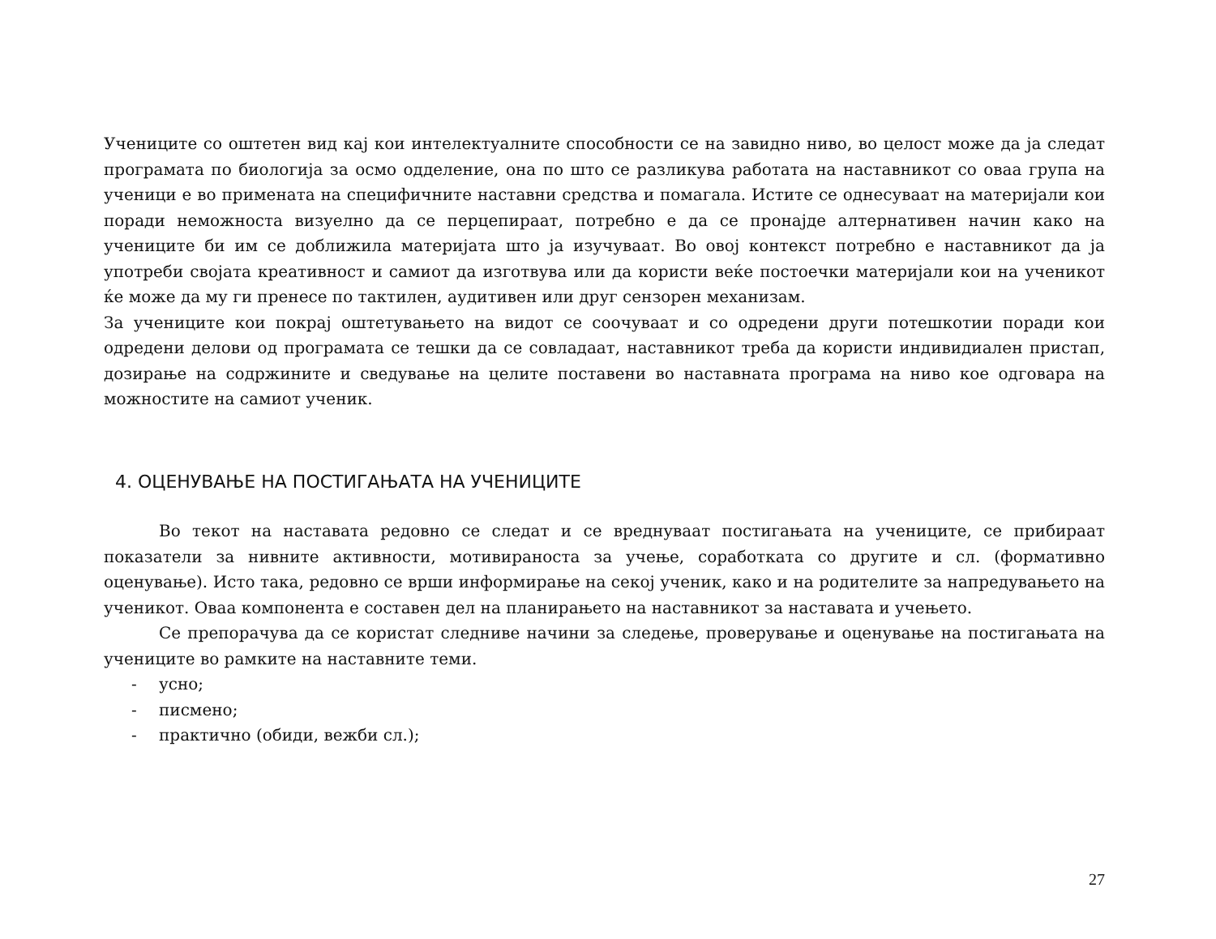Учениците со оштетен вид кај кои интелектуалните способности се на завидно ниво, во целост може да ја следат програмата по биологија за осмо одделение, она по што се разликува работата на наставникот со оваа група на ученици е во примената на специфичните наставни средства и помагала. Истите се однесуваат на материјали кои поради неможноста визуелно да се перцепираат, потребно е да се пронајде алтернативен начин како на учениците би им се доближила материјата што ја изучуваат. Во овој контекст потребно е наставникот да ја употреби својата креативност и самиот да изготвува или да користи веќе постоечки материјали кои на ученикот ќе може да му ги пренесе по тактилен, аудитивен или друг сензорен механизам.
За учениците кои покрај оштетувањето на видот се соочуваат и со одредени други потешкотии поради кои одредени делови од програмата се тешки да се совладаат, наставникот треба да користи индивидиален пристап, дозирање на содржините и сведување на целите поставени во наставната програма на ниво кое одговара на можностите на самиот ученик.
4. ОЦЕНУВАЊЕ НА ПОСТИГАЊАТА НА УЧЕНИЦИТЕ
Во текот на наставата редовно се следат и се вреднуваат постигањата на учениците, се прибираат показатели за нивните активности, мотивираноста за учење, соработката со другите и сл. (формативно оценување). Исто така, редовно се врши информирање на секој ученик, како и на родителите за напредувањето на ученикот. Оваа компонента е составен дел на планирањето на наставникот за наставата и учењето.
Се препорачува да се користат следниве начини за следење, проверување и оценување на постигањата на учениците во рамките на наставните теми.
- усно;
- писмено;
- практично (обиди, вежби сл.);
27